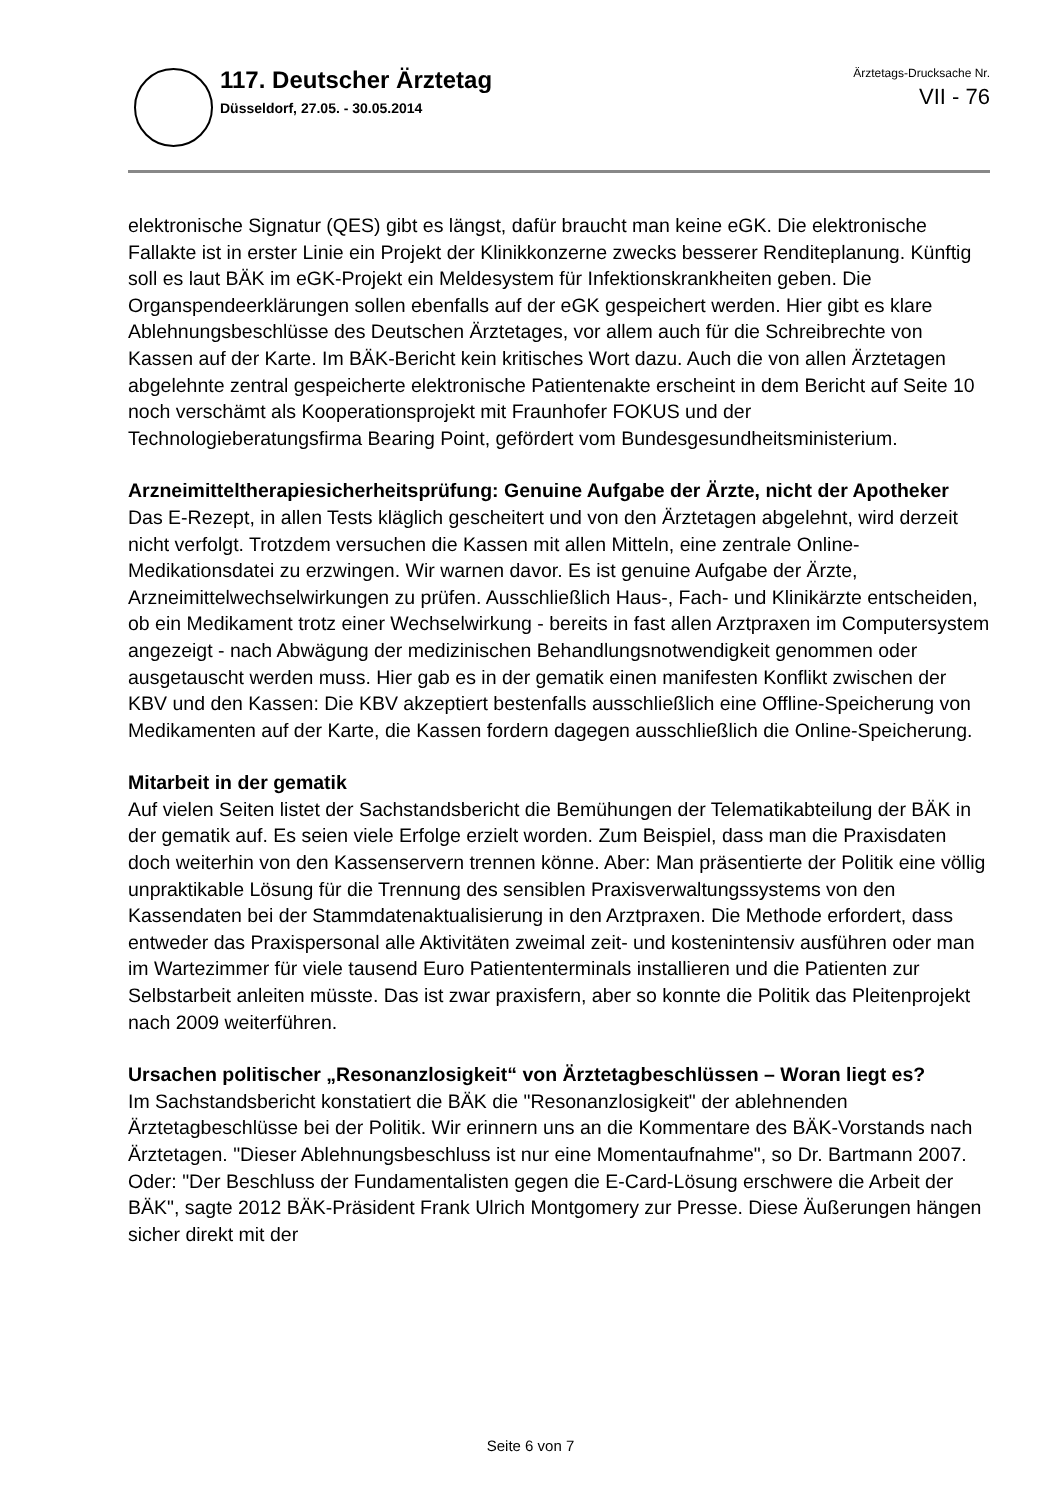117. Deutscher Ärztetag
Düsseldorf, 27.05. - 30.05.2014
Ärztetags-Drucksache Nr.
VII - 76
elektronische Signatur (QES) gibt es längst, dafür braucht man keine eGK. Die elektronische Fallakte ist in erster Linie ein Projekt der Klinikkonzerne zwecks besserer Renditeplanung. Künftig soll es laut BÄK im eGK-Projekt ein Meldesystem für Infektionskrankheiten geben. Die Organspendeerklärungen sollen ebenfalls auf der eGK gespeichert werden. Hier gibt es klare Ablehnungsbeschlüsse des Deutschen Ärztetages, vor allem auch für die Schreibrechte von Kassen auf der Karte. Im BÄK-Bericht kein kritisches Wort dazu. Auch die von allen Ärztetagen abgelehnte zentral gespeicherte elektronische Patientenakte erscheint in dem Bericht auf Seite 10 noch verschämt als Kooperationsprojekt mit Fraunhofer FOKUS und der Technologieberatungsfirma Bearing Point, gefördert vom Bundesgesundheitsministerium.
Arzneimitteltherapiesicherheitsprüfung: Genuine Aufgabe der Ärzte, nicht der Apotheker
Das E-Rezept, in allen Tests kläglich gescheitert und von den Ärztetagen abgelehnt, wird derzeit nicht verfolgt. Trotzdem versuchen die Kassen mit allen Mitteln, eine zentrale Online-Medikationsdatei zu erzwingen. Wir warnen davor. Es ist genuine Aufgabe der Ärzte, Arzneimittelwechselwirkungen zu prüfen. Ausschließlich Haus-, Fach- und Klinikärzte entscheiden, ob ein Medikament trotz einer Wechselwirkung - bereits in fast allen Arztpraxen im Computersystem angezeigt - nach Abwägung der medizinischen Behandlungsnotwendigkeit genommen oder ausgetauscht werden muss. Hier gab es in der gematik einen manifesten Konflikt zwischen der KBV und den Kassen: Die KBV akzeptiert bestenfalls ausschließlich eine Offline-Speicherung von Medikamenten auf der Karte, die Kassen fordern dagegen ausschließlich die Online-Speicherung.
Mitarbeit in der gematik
Auf vielen Seiten listet der Sachstandsbericht die Bemühungen der Telematikabteilung der BÄK in der gematik auf. Es seien viele Erfolge erzielt worden. Zum Beispiel, dass man die Praxisdaten doch weiterhin von den Kassenservern trennen könne. Aber: Man präsentierte der Politik eine völlig unpraktikable Lösung für die Trennung des sensiblen Praxisverwaltungssystems von den Kassendaten bei der Stammdatenaktualisierung in den Arztpraxen. Die Methode erfordert, dass entweder das Praxispersonal alle Aktivitäten zweimal zeit- und kostenintensiv ausführen oder man im Wartezimmer für viele tausend Euro Patiententerminals installieren und die Patienten zur Selbstarbeit anleiten müsste. Das ist zwar praxisfern, aber so konnte die Politik das Pleitenprojekt nach 2009 weiterführen.
Ursachen politischer „Resonanzlosigkeit“ von Ärztetagbeschlüssen – Woran liegt es?
Im Sachstandsbericht konstatiert die BÄK die "Resonanzlosigkeit" der ablehnenden Ärztetagbeschlüsse bei der Politik. Wir erinnern uns an die Kommentare des BÄK-Vorstands nach Ärztetagen. "Dieser Ablehnungsbeschluss ist nur eine Momentaufnahme", so Dr. Bartmann 2007. Oder: "Der Beschluss der Fundamentalisten gegen die E-Card-Lösung erschwere die Arbeit der BÄK", sagte 2012 BÄK-Präsident Frank Ulrich Montgomery zur Presse. Diese Äußerungen hängen sicher direkt mit der
Seite 6 von 7